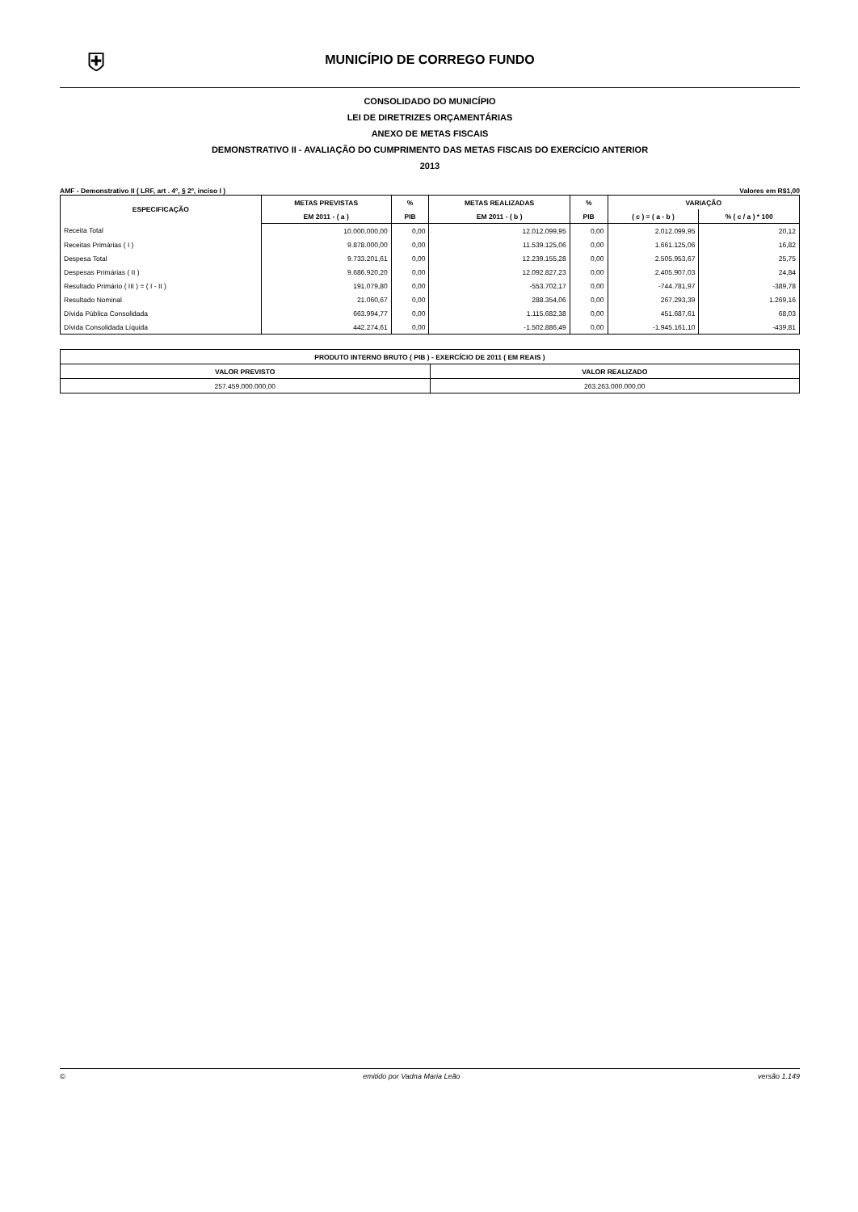⛨
MUNICÍPIO DE CORREGO FUNDO
CONSOLIDADO DO MUNICÍPIO
LEI DE DIRETRIZES ORÇAMENTÁRIAS
ANEXO DE METAS FISCAIS
DEMONSTRATIVO II - AVALIAÇÃO DO CUMPRIMENTO DAS METAS FISCAIS DO EXERCÍCIO ANTERIOR
2013
AMF - Demonstrativo II ( LRF, art . 4º, § 2º, inciso I ) Valores em R$1,00
| ESPECIFICAÇÃO | METAS PREVISTAS | % | METAS REALIZADAS | % | VARIAÇÃO | |
| --- | --- | --- | --- | --- | --- | --- |
| | EM 2011 - ( a ) | PIB | EM 2011 - ( b ) | PIB | ( c ) = ( a - b ) | % ( c / a ) * 100 |
| Receita Total | 10.000.000,00 | 0,00 | 12.012.099,95 | 0,00 | 2.012.099,95 | 20,12 |
| Receitas Primárias ( I ) | 9.878.000,00 | 0,00 | 11.539.125,06 | 0,00 | 1.661.125,06 | 16,82 |
| Despesa Total | 9.733.201,61 | 0,00 | 12.239.155,28 | 0,00 | 2.505.953,67 | 25,75 |
| Despesas Primárias ( II ) | 9.686.920,20 | 0,00 | 12.092.827,23 | 0,00 | 2.405.907,03 | 24,84 |
| Resultado Primário ( III ) = ( I - II ) | 191.079,80 | 0,00 | -553.702,17 | 0,00 | -744.781,97 | -389,78 |
| Resultado Nominal | 21.060,67 | 0,00 | 288.354,06 | 0,00 | 267.293,39 | 1.269,16 |
| Dívida Pública Consolidada | 663.994,77 | 0,00 | 1.115.682,38 | 0,00 | 451.687,61 | 68,03 |
| Dívida Consolidada Líquida | 442.274,61 | 0,00 | -1.502.886,49 | 0,00 | -1.945.161,10 | -439,81 |
| PRODUTO INTERNO BRUTO ( PIB ) - EXERCÍCIO DE 2011 ( EM REAIS ) | |
| --- | --- |
| VALOR PREVISTO | VALOR REALIZADO |
| 257.459.000.000,00 | 263.263.000.000,00 |
© emitido por Vadna Maria Leão versão 1.149